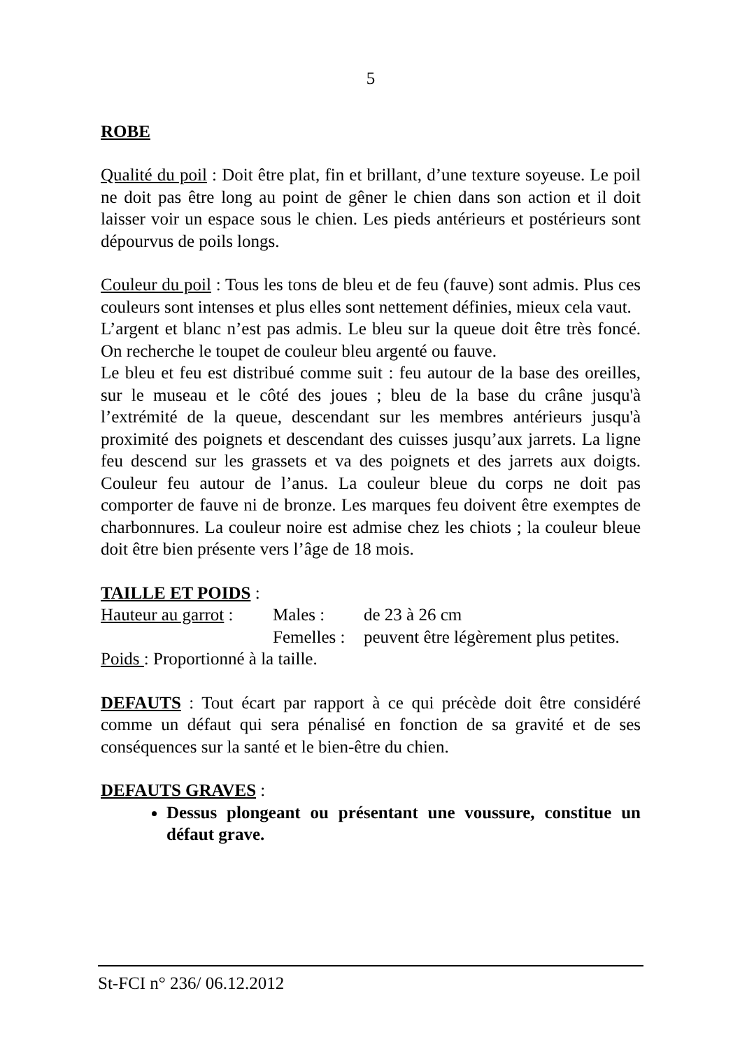5
ROBE
Qualité du poil : Doit être plat, fin et brillant, d’une texture soyeuse. Le poil ne doit pas être long au point de gêner le chien dans son action et il doit laisser voir un espace sous le chien. Les pieds antérieurs et postérieurs sont dépourvus de poils longs.
Couleur du poil : Tous les tons de bleu et de feu (fauve) sont admis. Plus ces couleurs sont intenses et plus elles sont nettement définies, mieux cela vaut.
L’argent et blanc n’est pas admis. Le bleu sur la queue doit être très foncé. On recherche le toupet de couleur bleu argenté ou fauve.
Le bleu et feu est distribué comme suit : feu autour de la base des oreilles, sur le museau et le côté des joues ; bleu de la base du crâne jusqu'à l’extrémité de la queue, descendant sur les membres antérieurs jusqu'à proximité des poignets et descendant des cuisses jusqu’aux jarrets. La ligne feu descend sur les grassets et va des poignets et des jarrets aux doigts. Couleur feu autour de l’anus. La couleur bleue du corps ne doit pas comporter de fauve ni de bronze. Les marques feu doivent être exemptes de charbonnures. La couleur noire est admise chez les chiots ; la couleur bleue doit être bien présente vers l’âge de 18 mois.
TAILLE ET POIDS :
Hauteur au garrot : Males : de 23 à 26 cm
Femelles : peuvent être légèrement plus petites.
Poids : Proportionné à la taille.
DEFAUTS : Tout écart par rapport à ce qui précède doit être considéré comme un défaut qui sera pénalisé en fonction de sa gravité et de ses conséquences sur la santé et le bien-être du chien.
DEFAUTS GRAVES :
Dessus plongeant ou présentant une voussure, constitue un défaut grave.
St-FCI n° 236/ 06.12.2012